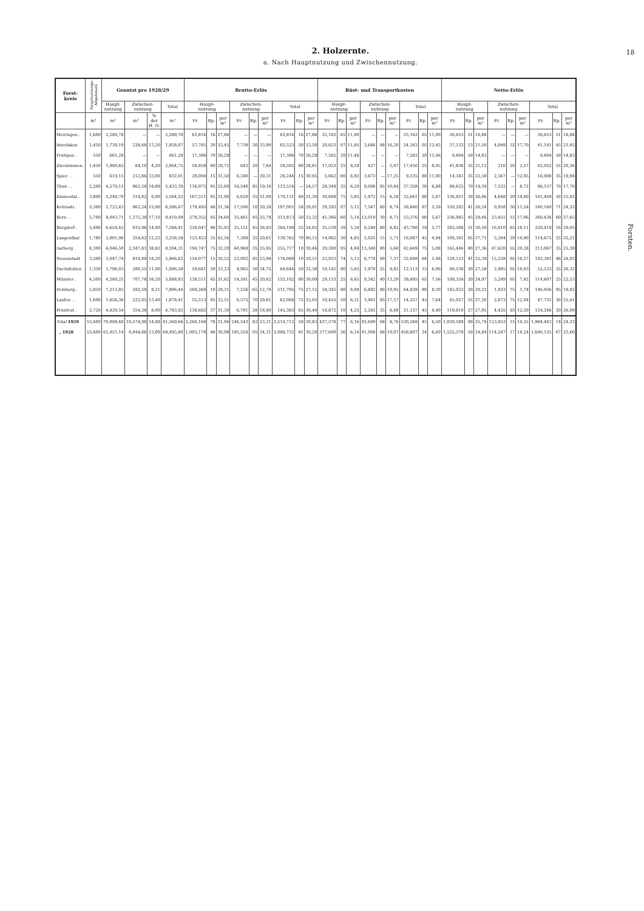2. Holzernte.
a. Nach Hauptnutzung und Zwischennutzung.
| Forst- kreis | Hauptnutzungs- Abgabesatz | Genutzt pro 1928/29 | | | | Brutto-Erlös | | | | | | | | | Rüst- und Transportkosten | | | | | | | | | Netto-Erlös | | | | | | | | |
| --- | --- | --- | --- | --- | --- | --- | --- | --- | --- | --- | --- | --- | --- | --- | --- | --- | --- | --- | --- | --- | --- | --- | --- | --- | --- | --- | --- | --- | --- | --- | --- | --- |
| | | Haupt- nutzung | Zwischen- nutzung | | Total | Haupt- nutzung | | | Zwischen- nutzung | | | Total | | | Haupt- nutzung | | | Zwischen- nutzung | | | Total | | | Haupt- nutzung | | | Zwischen- nutzung | | | Total | | |
| | m³ | m³ | m³ | % der H. N. | m³ | Fr. | Rp. | per m³ | Fr. | Rp. | per m³ | Fr. | Rp. | per m³ | Fr. | Rp. | per m³ | Fr. | Rp. | per m³ | Fr. | Rp. | per m³ | Fr. | Rp. | per m³ | Fr. | Rp. | per m³ | Fr. | Rp. | per m³ |
| Meiringen . | 1,600 | 2,289,78 | — | — | 2,289,78 | 63,816 | 16 | 27,86 | — | — | — | 63,816 | 16 | 27,86 | 25,162 | 65 | 11,00 | — | — | — | 25,162 | 65 | 11,00 | 38,653 | 51 | 16,88 | — | — | — | 38,653 | 51 | 16,88 |
| Interlaken | 1,450 | 1,730,19 | 228,68 | 13,20 | 1,958,87 | 57,785 | 20 | 33,45 | 7,738 | 30 | 33,90 | 65,523 | 50 | 33,50 | 20,653 | 07 | 11,95 | 3,688 | 98 | 16,20 | 24,342 | 05 | 12,45 | 37,132 | 13 | 21,50 | 4,049 | 32 | 17,70 | 41,181 | 45 | 21,05 |
| Frutigen . | 550 | 661,28 | — | — | 661,28 | 17,386 | 70 | 26,29 | — | — | — | 17,386 | 70 | 26,29 | 7,582 | 20 | 11,46 | — | — | — | 7,582 | 20 | 11,46 | 9,804 | 50 | 14,83 | — | — | — | 9,804 | 50 | 14,83 |
| Zweisimmen. | 1,450 | 1,980,65 | 84,10 | 4,20 | 2,064,75 | 58,859 | 60 | 29,71 | 643 | 20 | 7,64 | 59,502 | 80 | 28,81 | 17,023 | 25 | 8,59 | 427 | — | 5,07 | 17,450 | 25 | 8,45 | 41,836 | 35 | 21,12 | 216 | 20 | 2,57 | 42,052 | 55 | 20,36 |
| Spiez . . | 550 | 619,15 | 212,86 | 33,00 | 832,01 | 20,004 | 15 | 31,50 | 6,240 | — | 29,31 | 26,244 | 15 | 30,95 | 5,662 | 80 | 8,92 | 3,673 | — | 17,25 | 9,335 | 80 | 11,00 | 14,341 | 35 | 22,59 | 2,567 | — | 12,05 | 16,908 | 35 | 19,94 |
| Thun . . | 2,200 | 4,570,11 | 863,28 | 18,89 | 5,433,39 | 116,975 | 05 | 25,60 | 16,540 | 95 | 19,16 | 133,516 | — | 24,57 | 28,349 | 35 | 6,20 | 9,008 | 95 | 10,44 | 37,358 | 30 | 6,88 | 88,625 | 70 | 19,39 | 7,532 | — | 8,72 | 96,157 | 70 | 17,70 |
| Emmental . | 3,800 | 5,249,70 | 314,82 | 6,00 | 5,564,52 | 167,511 | 05 | 31,90 | 6,620 | 35 | 21,09 | 174,131 | 40 | 31,30 | 30,689 | 75 | 5,85 | 1,972 | 15 | 6,28 | 32,661 | 90 | 5,87 | 136,821 | 30 | 26,06 | 4,648 | 20 | 14,80 | 141,469 | 50 | 25,42 |
| Kehrsatz . | 5,300 | 5,723,43 | 863,24 | 15,00 | 6,586,67 | 179,495 | 48 | 31,36 | 17,506 | 10 | 20,28 | 197,001 | 58 | 29,91 | 29,293 | 07 | 5,12 | 7,547 | 80 | 8,74 | 36,840 | 87 | 5,59 | 150,202 | 41 | 26,24 | 9,958 | 30 | 11,54 | 160,160 | 71 | 24,32 |
| Bern . . | 5,700 | 8,043,71 | 1,375,38 | 17,10 | 9,419,09 | 278,352 | 05 | 34,60 | 35,461 | 45 | 25,79 | 313,813 | 50 | 33,32 | 41,366 | 60 | 5,14 | 12,010 | 30 | 8,73 | 53,376 | 90 | 5,67 | 236,985 | 45 | 29,46 | 23,451 | 15 | 17,06 | 260,436 | 60 | 27,65 |
| Burgdorf . | 5,400 | 6,654,45 | 933,96 | 14,00 | 7,588,41 | 239,047 | 90 | 35,93 | 25,151 | 45 | 26,93 | 264,199 | 35 | 34,82 | 35,539 | 39 | 5,34 | 8,240 | 80 | 8,82 | 43,780 | 19 | 5,77 | 203,508 | 51 | 30,59 | 16,910 | 65 | 18,11 | 220,419 | 16 | 29,05 |
| Langenthal | 1,780 | 2,901,96 | 354,62 | 12,22 | 3,256,58 | 123,453 | 35 | 42,56 | 7,309 | 35 | 20,61 | 130,762 | 70 | 40,15 | 14,062 | 30 | 4,85 | 2,025 | 15 | 5,71 | 16,087 | 45 | 4,94 | 109,391 | 05 | 37,71 | 5,284 | 20 | 14,90 | 114,675 | 25 | 35,21 |
| Aarberg . | 4,300 | 6,046,50 | 2,347,81 | 38,82 | 8,394,31 | 194,747 | 75 | 32,20 | 60,969 | 35 | 25,95 | 255,717 | 10 | 30,46 | 29,300 | 95 | 4,84 | 13,348 | 80 | 5,68 | 42,649 | 75 | 5,08 | 165,446 | 80 | 27,36 | 47,620 | 55 | 20,28 | 213,067 | 35 | 25,38 |
| Neuenstadt | 3,500 | 5,047,74 | 918,88 | 18,20 | 5,966,62 | 154,077 | 15 | 30,52 | 22,002 | 95 | 23,94 | 176,080 | 10 | 29,51 | 25,923 | 74 | 5,13 | 6,774 | 90 | 7,37 | 32,698 | 64 | 5,48 | 128,153 | 41 | 25,39 | 15,228 | 05 | 16,57 | 143,381 | 46 | 24,03 |
| Dachsfelden | 1,350 | 1,796,03 | 200,55 | 11,00 | 1,996,58 | 59,681 | 20 | 33,23 | 4,965 | 30 | 24,75 | 64,646 | 50 | 32,38 | 10,142 | 90 | 5,65 | 1,970 | 25 | 9,82 | 12,113 | 15 | 6,06 | 49,538 | 30 | 27,58 | 2,995 | 05 | 14,93 | 52,533 | 35 | 26,32 |
| Münster . | 4,500 | 4,380,25 | 707,78 | 16,20 | 5,088,03 | 138,511 | 45 | 31,62 | 14,591 | 45 | 20,62 | 153,102 | 90 | 30,09 | 29,153 | 25 | 6,65 | 9,342 | 40 | 13,20 | 38,495 | 65 | 7,56 | 109,358 | 20 | 24,97 | 5,249 | 05 | 7,42 | 114,607 | 25 | 22,53 |
| Delsberg . | 5,850 | 7,213,85 | 592,59 | 8,21 | 7,806,44 | 204,269 | 10 | 28,31 | 7,526 | 65 | 12,70 | 211,795 | 75 | 27,12 | 58,345 | 90 | 8,08 | 6,492 | 90 | 10,95 | 64,838 | 80 | 8,30 | 145,923 | 20 | 20,22 | 1,033 | 75 | 1,74 | 146,956 | 95 | 18,82 |
| Laufen . . | 1,600 | 1,656,36 | 222,05 | 13,40 | 1,878,41 | 55,513 | 05 | 33,51 | 6,575 | 70 | 29,61 | 62,088 | 75 | 33,05 | 10,455 | 50 | 6,31 | 3,901 | 95 | 17,57 | 14,357 | 45 | 7,64 | 45,057 | 55 | 27,20 | 2,673 | 75 | 12,04 | 47,731 | 30 | 25,41 |
| Pruntrut . | 2,720 | 4,429,54 | 354,38 | 8,00 | 4,783,92 | 138,682 | 37 | 31,30 | 6,701 | 28 | 18,90 | 145,383 | 65 | 30,40 | 18,872 | 10 | 4,25 | 2,265 | 35 | 6,40 | 21,137 | 45 | 4,40 | 119,810 | 27 | 27,05 | 4,435 | 93 | 12,50 | 124,246 | 20 | 26,00 |
| Total 1929 | 53,600 | 70,994,68 | 10,574,98 | 14,89 | 81,569,66 | 2,268,168 | 76 | 31,94 | 246,543 | 83 | 23,31 | 2,514,712 | 59 | 30,83 | 437,578 | 77 | 6,16 | 92,690 | 68 | 8,76 | 530,269 | 45 | 6,50 | 1,830,589 | 99 | 25,78 | 153,853 | 15 | 14,55 | 1,984,443 | 14 | 24,33 |
| „ 1928 | 53,600 | 61,451,14 | 8,044,66 | 13,00 | 69,495,80 | 1,903,178 | 86 | 30,99 | 195,554 | 05 | 24,31 | 2,098,732 | 91 | 30,20 | 377,600 | 36 | 6,14 | 81,006 | 88 | 10,07 | 458,607 | 24 | 6,60 | 1,525,578 | 50 | 24,84 | 114,547 | 17 | 14,24 | 1,640,125 | 67 | 23,60 |
18
Forsten.